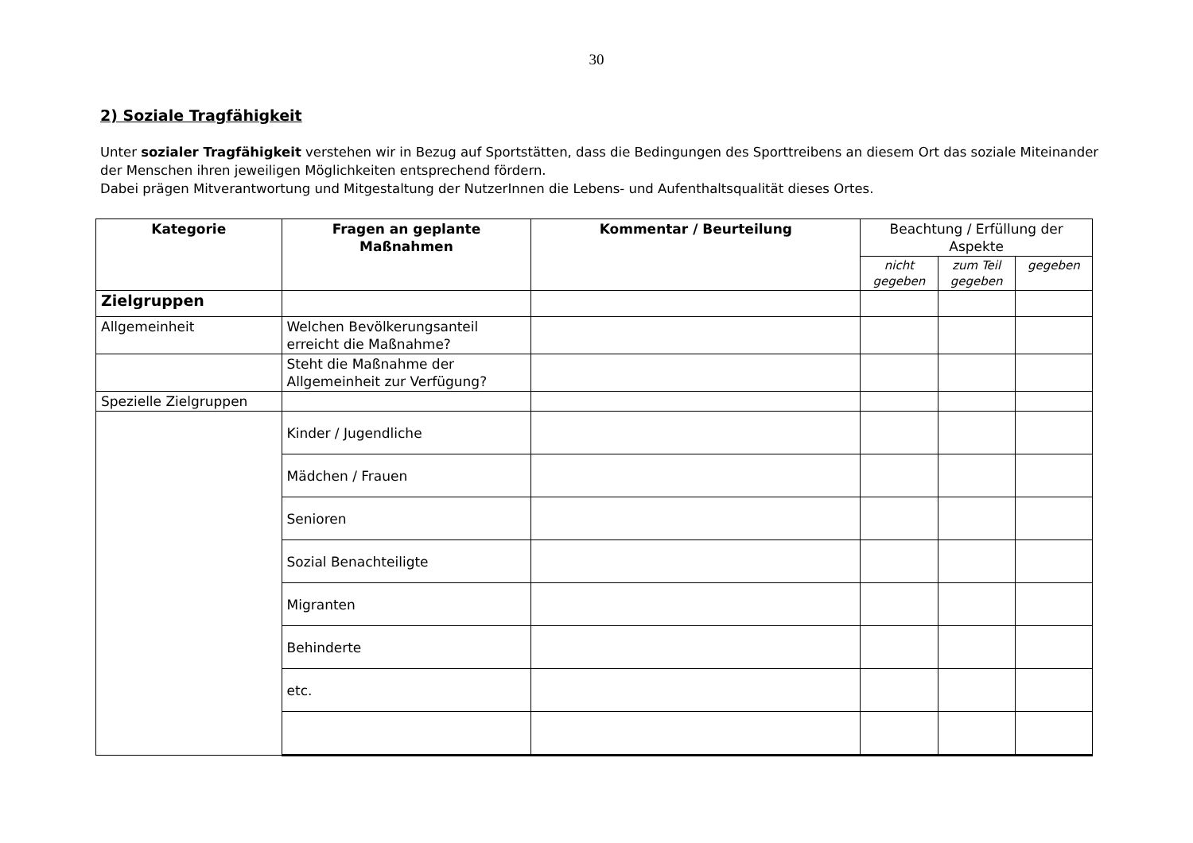30
2) Soziale Tragfähigkeit
Unter sozialer Tragfähigkeit verstehen wir in Bezug auf Sportstätten, dass die Bedingungen des Sporttreibens an diesem Ort das soziale Miteinander der Menschen ihren jeweiligen Möglichkeiten entsprechend fördern.
Dabei prägen Mitverantwortung und Mitgestaltung der NutzerInnen die Lebens- und Aufenthaltsqualität dieses Ortes.
| Kategorie | Fragen an geplante Maßnahmen | Kommentar / Beurteilung | Beachtung / Erfüllung der Aspekte | | |
| --- | --- | --- | --- | --- | --- |
| | | | nicht gegeben | zum Teil gegeben | gegeben |
| Zielgruppen | | | | | |
| Allgemeinheit | Welchen Bevölkerungsanteil erreicht die Maßnahme? | | | | |
| | Steht die Maßnahme der Allgemeinheit zur Verfügung? | | | | |
| Spezielle Zielgruppen | | | | | |
| | Kinder / Jugendliche | | | | |
| | Mädchen / Frauen | | | | |
| | Senioren | | | | |
| | Sozial Benachteiligte | | | | |
| | Migranten | | | | |
| | Behinderte | | | | |
| | etc. | | | | |